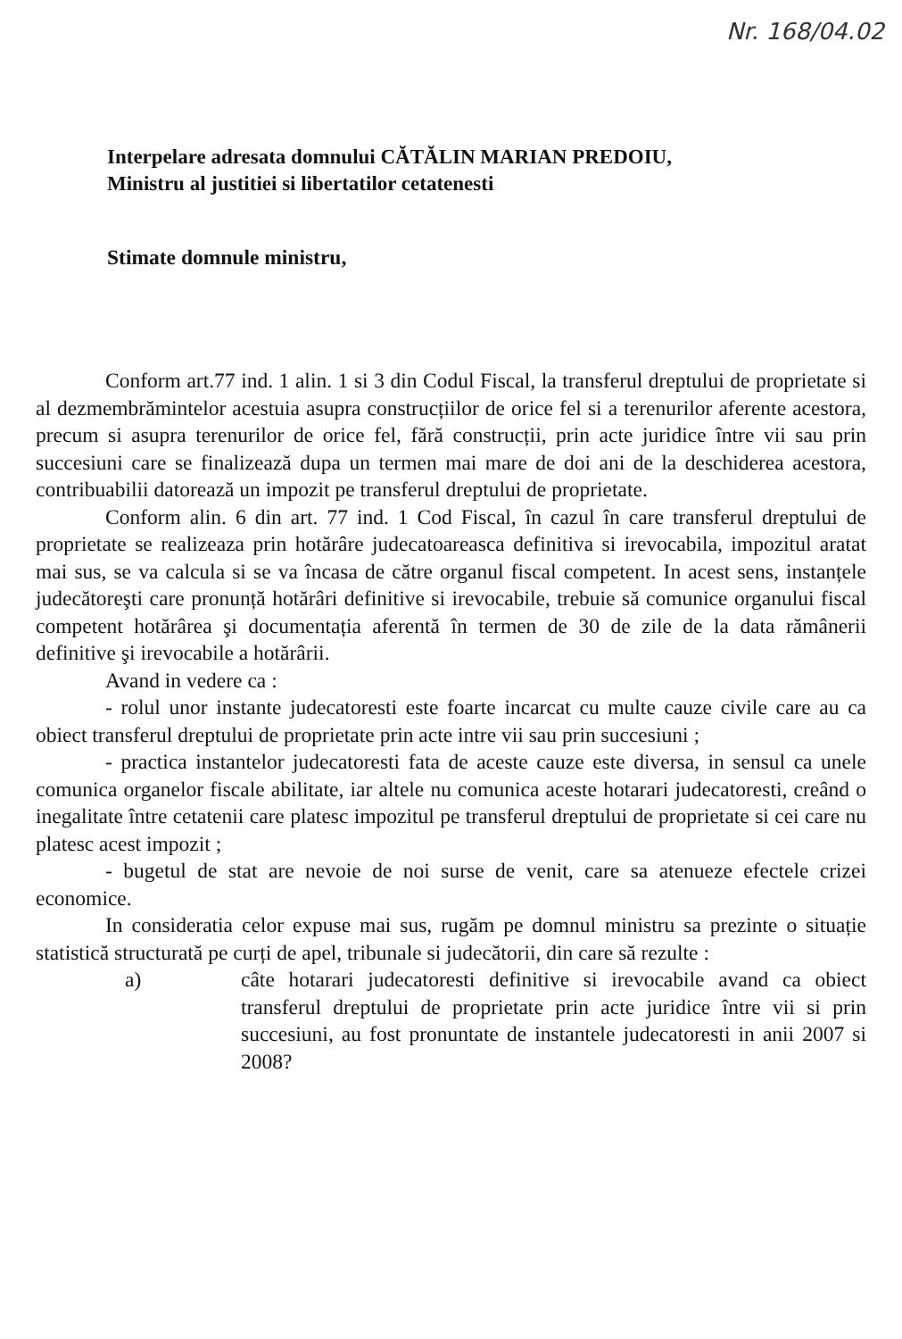Nr. 168/04.02
Interpelare adresata domnului CĂTĂLIN MARIAN PREDOIU,
Ministru al justitiei si libertatilor cetatenesti
Stimate domnule ministru,
Conform art.77 ind. 1 alin. 1 si 3 din Codul Fiscal, la transferul dreptului de proprietate si al dezmembrămintelor acestuia asupra construcțiilor de orice fel si a terenurilor aferente acestora, precum si asupra terenurilor de orice fel, fără construcții, prin acte juridice între vii sau prin succesiuni care se finalizează dupa un termen mai mare de doi ani de la deschiderea acestora, contribuabilii datorează un impozit pe transferul dreptului de proprietate.
Conform alin. 6 din art. 77 ind. 1 Cod Fiscal, în cazul în care transferul dreptului de proprietate se realizeaza prin hotărâre judecatoareasca definitiva si irevocabila, impozitul aratat mai sus, se va calcula si se va încasa de către organul fiscal competent. In acest sens, instanțele judecătoreşti care pronunță hotărâri definitive si irevocabile, trebuie să comunice organului fiscal competent hotărârea şi documentația aferentă în termen de 30 de zile de la data rămânerii definitive şi irevocabile a hotărârii.
Avand in vedere ca :
- rolul unor instante judecatoresti este foarte incarcat cu multe cauze civile care au ca obiect transferul dreptului de proprietate prin acte intre vii sau prin succesiuni ;
- practica instantelor judecatoresti fata de aceste cauze este diversa, in sensul ca unele comunica organelor fiscale abilitate, iar altele nu comunica aceste hotarari judecatoresti, creând o inegalitate între cetatenii care platesc impozitul pe transferul dreptului de proprietate si cei care nu platesc acest impozit ;
- bugetul de stat are nevoie de noi surse de venit, care sa atenueze efectele crizei economice.
In consideratia celor expuse mai sus, rugăm pe domnul ministru sa prezinte o situație statistică structurată pe curți de apel, tribunale si judecătorii, din care să rezulte :
a) câte hotarari judecatoresti definitive si irevocabile avand ca obiect transferul dreptului de proprietate prin acte juridice între vii si prin succesiuni, au fost pronuntate de instantele judecatoresti in anii 2007 si 2008?